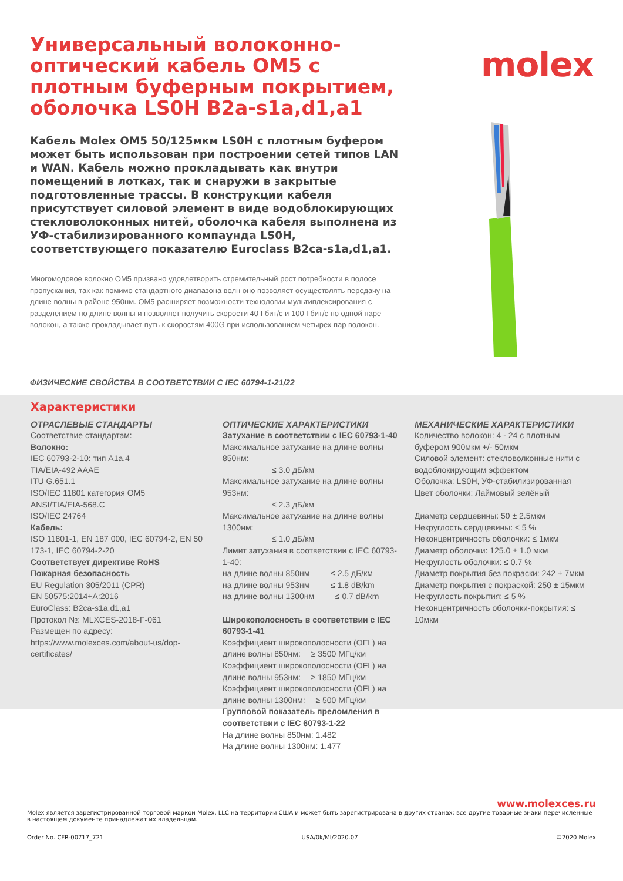Универсальный волоконно-оптический кабель OM5 с плотным буферным покрытием, оболочка LS0H B2a-s1a,d1,a1
Кабель Molex OM5 50/125мкм LS0H с плотным буфером может быть использован при построении сетей типов LAN и WAN. Кабель можно прокладывать как внутри помещений в лотках, так и снаружи в закрытые подготовленные трассы. В конструкции кабеля присутствует силовой элемент в виде водоблокирующих стекловолоконных нитей, оболочка кабеля выполнена из УФ-стабилизированного компаунда LS0H, соответствующего показателю Euroclass B2ca-s1a,d1,a1.
Многомодовое волокно OM5 призвано удовлетворить стремительный рост потребности в полосе пропускания, так как помимо стандартного диапазона волн оно позволяет осуществлять передачу на длине волны в районе 950нм. OM5 расширяет возможности технологии мультиплексирования с разделением по длине волны и позволяет получить скорости 40 Гбит/с и 100 Гбит/с по одной паре волокон, а также прокладывает путь к скоростям 400G при использованием четырех пар волокон.
molex
ФИЗИЧЕСКИЕ СВОЙСТВА В СООТВЕТСТВИИ С IEC 60794-1-21/22
Характеристики
ОТРАСЛЕВЫЕ СТАНДАРТЫ
Соответствие стандартам:
Волокно:
IEC 60793-2-10: тип A1a.4
TIA/EIA-492 AAAE
ITU G.651.1
ISO/IEC 11801 категория OM5
ANSI/TIA/EIA-568.C
ISO/IEC 24764
Кабель:
ISO 11801-1, EN 187 000, IEC 60794-2, EN 50 173-1, IEC 60794-2-20
Соответствует директиве RoHS
Пожарная безопасность
EU Regulation 305/2011 (CPR)
EN 50575:2014+A:2016
EuroClass: B2ca-s1a,d1,a1
Протокол №: MLXCES-2018-F-061
Размещен по адресу:
https://www.molexces.com/about-us/dop-certificates/
ОПТИЧЕСКИЕ ХАРАКТЕРИСТИКИ
Затухание в соответствии с IEC 60793-1-40
Максимальное затухание на длине волны 850нм:
      ≤ 3.0 дБ/км
Максимальное затухание на длине волны 953нм:
      ≤ 2.3 дБ/км
Максимальное затухание на длине волны 1300нм:
      ≤ 1.0 дБ/км
Лимит затухания в соответствии с IEC 60793-1-40:
на длине волны 850нм    ≤ 2.5 дБ/км
на длине волны 953нм    ≤ 1.8 dB/km
на длине волны 1300нм    ≤ 0.7 dB/km
Широкополосность в соответствии с IEC 60793-1-41
Коэффициент широкополосности (OFL) на длине волны 850нм:  ≥ 3500 МГц/км
Коэффициент широкополосности (OFL) на длине волны 953нм:  ≥ 1850 МГц/км
Коэффициент широкополосности (OFL) на длине волны 1300нм:  ≥ 500 МГц/км
Групповой показатель преломления в соответствии с IEC 60793-1-22
На длине волны 850нм: 1.482
На длине волны 1300нм: 1.477
МЕХАНИЧЕСКИЕ ХАРАКТЕРИСТИКИ
Количество волокон: 4 - 24 с плотным буфером 900мкм +/- 50мкм
Силовой элемент: стекловолконные нити с водоблокирующим эффектом
Оболочка: LS0H, УФ-стабилизированная
Цвет оболочки: Лаймовый зелёный
Диаметр сердцевины: 50 ± 2.5мкм
Некруглость сердцевины: ≤ 5 %
Неконцентричность оболочки: ≤ 1мкм
Диаметр оболочки: 125.0 ± 1.0 мкм
Некруглость оболочки: ≤ 0.7 %
Диаметр покрытия без покраски: 242 ± 7мкм
Диаметр покрытия с покраской: 250 ± 15мкм
Некруглость покрытия: ≤ 5 %
Неконцентричность оболочки-покрытия: ≤ 10мкм
www.molexces.ru
Molex является зарегистрированной торговой маркой Molex, LLC на территории США и может быть зарегистрирована в других странах; все другие товарные знаки перечисленные в настоящем документе принадлежат их владельцам.
Order No. CFR-00717_721 USA/0k/MI/2020.07 ©2020 Molex